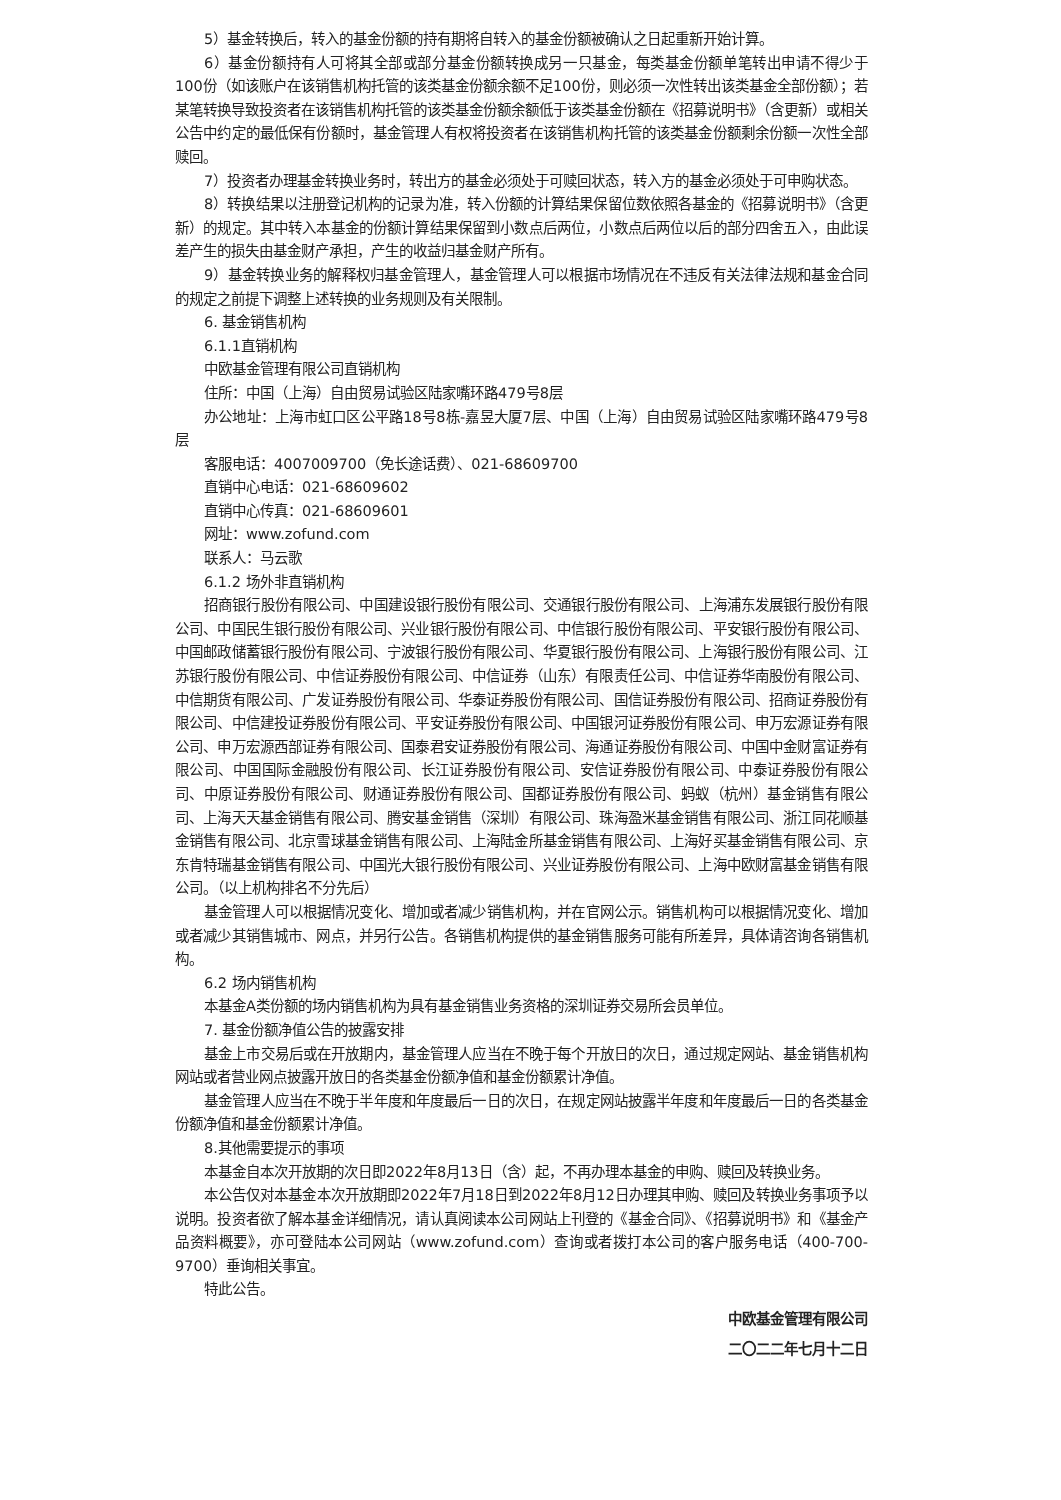5）基金转换后，转入的基金份额的持有期将自转入的基金份额被确认之日起重新开始计算。
6）基金份额持有人可将其全部或部分基金份额转换成另一只基金，每类基金份额单笔转出申请不得少于100份（如该账户在该销售机构托管的该类基金份额余额不足100份，则必须一次性转出该类基金全部份额）；若某笔转换导致投资者在该销售机构托管的该类基金份额余额低于该类基金份额在《招募说明书》（含更新）或相关公告中约定的最低保有份额时，基金管理人有权将投资者在该销售机构托管的该类基金份额剩余份额一次性全部赎回。
7）投资者办理基金转换业务时，转出方的基金必须处于可赎回状态，转入方的基金必须处于可申购状态。
8）转换结果以注册登记机构的记录为准，转入份额的计算结果保留位数依照各基金的《招募说明书》（含更新）的规定。其中转入本基金的份额计算结果保留到小数点后两位，小数点后两位以后的部分四舍五入，由此误差产生的损失由基金财产承担，产生的收益归基金财产所有。
9）基金转换业务的解释权归基金管理人，基金管理人可以根据市场情况在不违反有关法律法规和基金合同的规定之前提下调整上述转换的业务规则及有关限制。
6. 基金销售机构
6.1.1直销机构
中欧基金管理有限公司直销机构
住所：中国（上海）自由贸易试验区陆家嘴环路479号8层
办公地址：上海市虹口区公平路18号8栋-嘉昱大厦7层、中国（上海）自由贸易试验区陆家嘴环路479号8层
客服电话：4007009700（免长途话费）、021-68609700
直销中心电话：021-68609602
直销中心传真：021-68609601
网址：www.zofund.com
联系人：马云歌
6.1.2 场外非直销机构
招商银行股份有限公司、中国建设银行股份有限公司、交通银行股份有限公司、上海浦东发展银行股份有限公司、中国民生银行股份有限公司、兴业银行股份有限公司、中信银行股份有限公司、平安银行股份有限公司、中国邮政储蓄银行股份有限公司、宁波银行股份有限公司、华夏银行股份有限公司、上海银行股份有限公司、江苏银行股份有限公司、中信证券股份有限公司、中信证券（山东）有限责任公司、中信证券华南股份有限公司、中信期货有限公司、广发证券股份有限公司、华泰证券股份有限公司、国信证券股份有限公司、招商证券股份有限公司、中信建投证券股份有限公司、平安证券股份有限公司、中国银河证券股份有限公司、申万宏源证券有限公司、申万宏源西部证券有限公司、国泰君安证券股份有限公司、海通证券股份有限公司、中国中金财富证券有限公司、中国国际金融股份有限公司、长江证券股份有限公司、安信证券股份有限公司、中泰证券股份有限公司、中原证券股份有限公司、财通证券股份有限公司、国都证券股份有限公司、蚂蚁（杭州）基金销售有限公司、上海天天基金销售有限公司、腾安基金销售（深圳）有限公司、珠海盈米基金销售有限公司、浙江同花顺基金销售有限公司、北京雪球基金销售有限公司、上海陆金所基金销售有限公司、上海好买基金销售有限公司、京东肯特瑞基金销售有限公司、中国光大银行股份有限公司、兴业证券股份有限公司、上海中欧财富基金销售有限公司。（以上机构排名不分先后）
基金管理人可以根据情况变化、增加或者减少销售机构，并在官网公示。销售机构可以根据情况变化、增加或者减少其销售城市、网点，并另行公告。各销售机构提供的基金销售服务可能有所差异，具体请咨询各销售机构。
6.2 场内销售机构
本基金A类份额的场内销售机构为具有基金销售业务资格的深圳证券交易所会员单位。
7. 基金份额净值公告的披露安排
基金上市交易后或在开放期内，基金管理人应当在不晚于每个开放日的次日，通过规定网站、基金销售机构网站或者营业网点披露开放日的各类基金份额净值和基金份额累计净值。
基金管理人应当在不晚于半年度和年度最后一日的次日，在规定网站披露半年度和年度最后一日的各类基金份额净值和基金份额累计净值。
8.其他需要提示的事项
本基金自本次开放期的次日即2022年8月13日（含）起，不再办理本基金的申购、赎回及转换业务。
本公告仅对本基金本次开放期即2022年7月18日到2022年8月12日办理其申购、赎回及转换业务事项予以说明。投资者欲了解本基金详细情况，请认真阅读本公司网站上刊登的《基金合同》、《招募说明书》和《基金产品资料概要》，亦可登陆本公司网站（www.zofund.com）查询或者拨打本公司的客户服务电话（400-700-9700）垂询相关事宜。
特此公告。
中欧基金管理有限公司
二〇二二年七月十二日